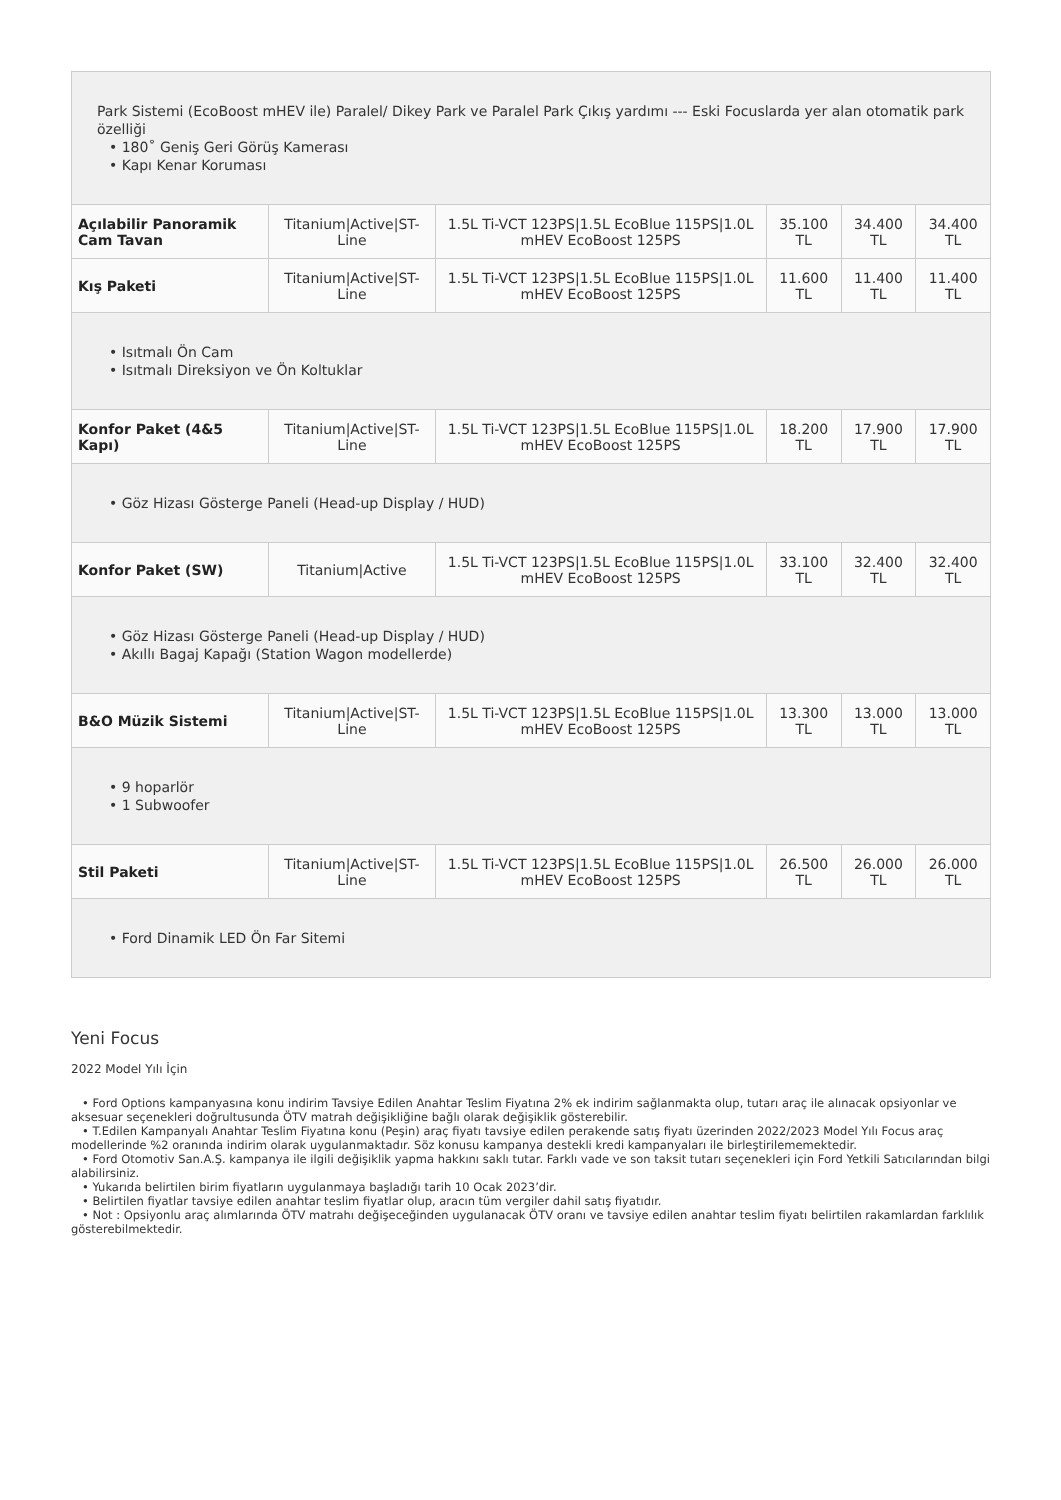| Park Sistemi (EcoBoost mHEV ile) Paralel/ Dikey Park ve Paralel Park Çıkış yardımı --- Eski Focuslarda yer alan otomatik park özelliği • 180˚ Geniş Geri Görüş Kamerası • Kapı Kenar Koruması | | | | | |
| Açılabilir Panoramik Cam Tavan | Titanium/Active/ST-Line | 1.5L Ti-VCT 123PS/1.5L EcoBlue 115PS/1.0L mHEV EcoBoost 125PS | 35.100 TL | 34.400 TL | 34.400 TL |
| Kış Paketi | Titanium/Active/ST-Line | 1.5L Ti-VCT 123PS/1.5L EcoBlue 115PS/1.0L mHEV EcoBoost 125PS | 11.600 TL | 11.400 TL | 11.400 TL |
| • Isıtmalı Ön Cam • Isıtmalı Direksiyon ve Ön Koltuklar | | | | | |
| Konfor Paket (4&5 Kapı) | Titanium/Active/ST-Line | 1.5L Ti-VCT 123PS/1.5L EcoBlue 115PS/1.0L mHEV EcoBoost 125PS | 18.200 TL | 17.900 TL | 17.900 TL |
| • Göz Hizası Gösterge Paneli (Head-up Display / HUD) | | | | | |
| Konfor Paket (SW) | Titanium/Active | 1.5L Ti-VCT 123PS/1.5L EcoBlue 115PS/1.0L mHEV EcoBoost 125PS | 33.100 TL | 32.400 TL | 32.400 TL |
| • Göz Hizası Gösterge Paneli (Head-up Display / HUD) • Akıllı Bagaj Kapağı (Station Wagon modellerde) | | | | | |
| B&O Müzik Sistemi | Titanium/Active/ST-Line | 1.5L Ti-VCT 123PS/1.5L EcoBlue 115PS/1.0L mHEV EcoBoost 125PS | 13.300 TL | 13.000 TL | 13.000 TL |
| • 9 hoparlör • 1 Subwoofer | | | | | |
| Stil Paketi | Titanium/Active/ST-Line | 1.5L Ti-VCT 123PS/1.5L EcoBlue 115PS/1.0L mHEV EcoBoost 125PS | 26.500 TL | 26.000 TL | 26.000 TL |
| • Ford Dinamik LED Ön Far Sitemi | | | | | |
Yeni Focus
2022 Model Yılı İçin
• Ford Options kampanyasına konu indirim Tavsiye Edilen Anahtar Teslim Fiyatına 2% ek indirim sağlanmakta olup, tutarı araç ile alınacak opsiyonlar ve aksesuar seçenekleri doğrultusunda ÖTV matrah değişikliğine bağlı olarak değişiklik gösterebilir.
• T.Edilen Kampanyalı Anahtar Teslim Fiyatına konu (Peşin) araç fiyatı tavsiye edilen perakende satış fiyatı üzerinden 2022/2023 Model Yılı Focus araç modellerinde %2 oranında indirim olarak uygulanmaktadır. Söz konusu kampanya destekli kredi kampanyaları ile birleştirilememektedir.
• Ford Otomotiv San.A.Ş. kampanya ile ilgili değişiklik yapma hakkını saklı tutar. Farklı vade ve son taksit tutarı seçenekleri için Ford Yetkili Satıcılarından bilgi alabilirsiniz.
• Yukarıda belirtilen birim fiyatların uygulanmaya başladığı tarih 10 Ocak 2023’dir.
• Belirtilen fiyatlar tavsiye edilen anahtar teslim fiyatlar olup, aracın tüm vergiler dahil satış fiyatıdır.
• Not : Opsiyonlu araç alımlarında ÖTV matrahı değişeceğinden uygulanacak ÖTV oranı ve tavsiye edilen anahtar teslim fiyatı belirtilen rakamlardan farklılık gösterebilmektedir.